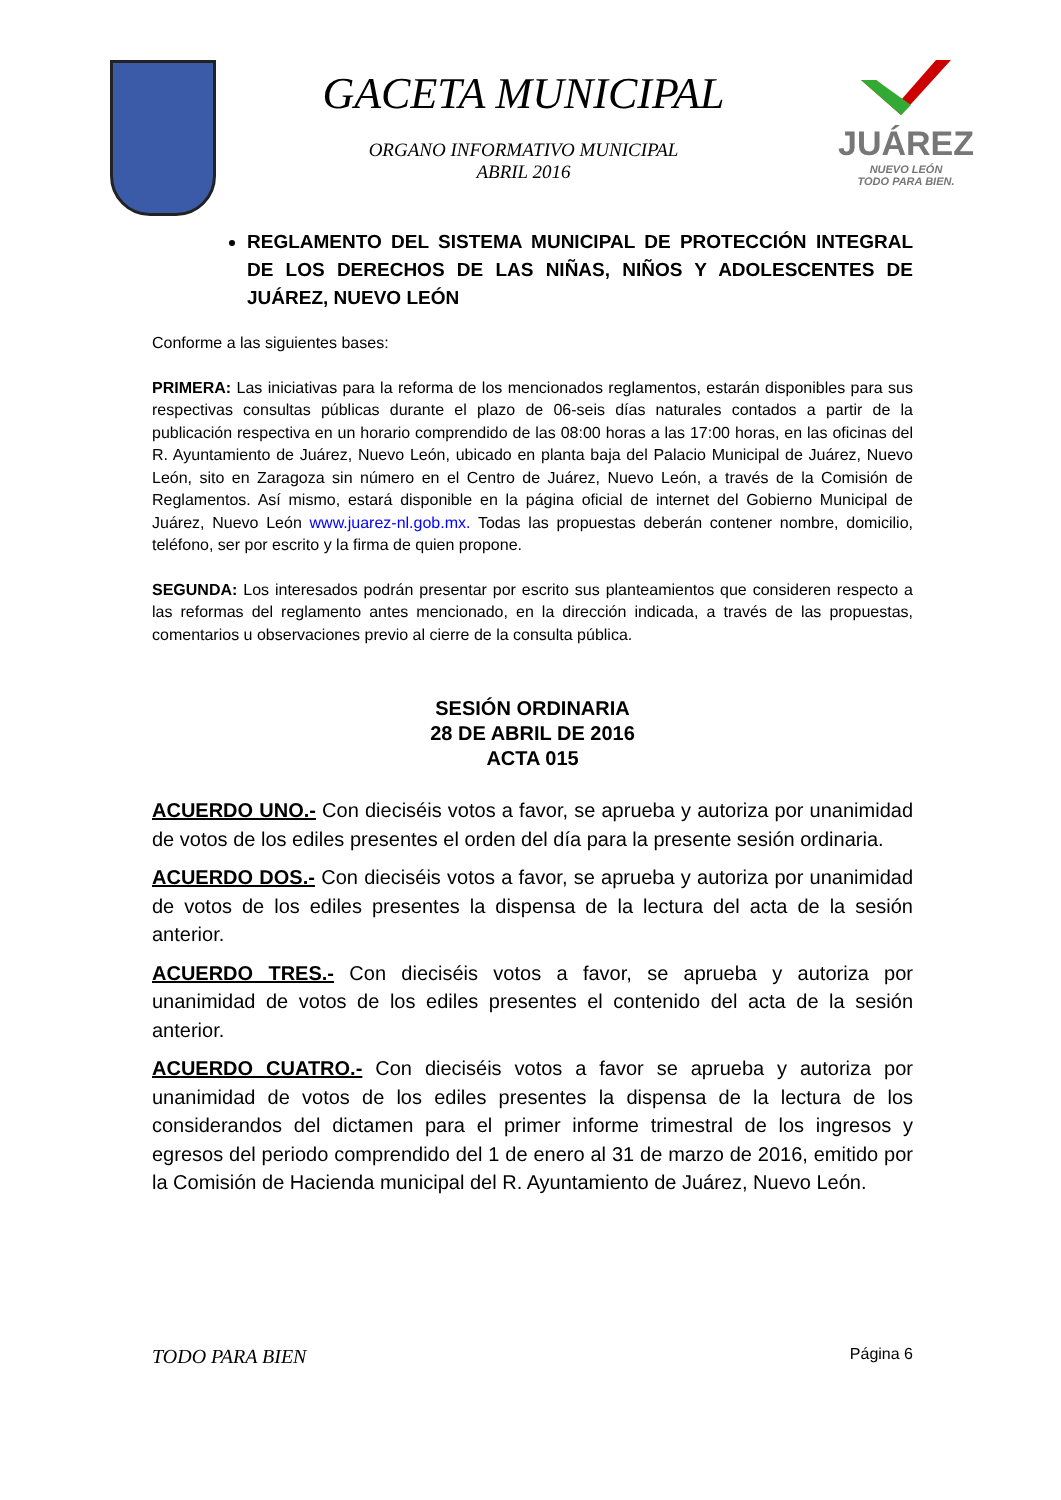GACETA MUNICIPAL
ORGANO INFORMATIVO MUNICIPAL
ABRIL 2016
JUÁREZ
NUEVO LEÓN
TODO PARA BIEN.
REGLAMENTO DEL SISTEMA MUNICIPAL DE PROTECCIÓN INTEGRAL DE LOS DERECHOS DE LAS NIÑAS, NIÑOS Y ADOLESCENTES DE JUÁREZ, NUEVO LEÓN
Conforme a las siguientes bases:
PRIMERA: Las iniciativas para la reforma de los mencionados reglamentos, estarán disponibles para sus respectivas consultas públicas durante el plazo de 06-seis días naturales contados a partir de la publicación respectiva en un horario comprendido de las 08:00 horas a las 17:00 horas, en las oficinas del R. Ayuntamiento de Juárez, Nuevo León, ubicado en planta baja del Palacio Municipal de Juárez, Nuevo León, sito en Zaragoza sin número en el Centro de Juárez, Nuevo León, a través de la Comisión de Reglamentos. Así mismo, estará disponible en la página oficial de internet del Gobierno Municipal de Juárez, Nuevo León www.juarez-nl.gob.mx. Todas las propuestas deberán contener nombre, domicilio, teléfono, ser por escrito y la firma de quien propone.
SEGUNDA: Los interesados podrán presentar por escrito sus planteamientos que consideren respecto a las reformas del reglamento antes mencionado, en la dirección indicada, a través de las propuestas, comentarios u observaciones previo al cierre de la consulta pública.
SESIÓN ORDINARIA
28 DE ABRIL DE 2016
ACTA 015
ACUERDO UNO.- Con dieciséis votos a favor, se aprueba y autoriza por unanimidad de votos de los ediles presentes el orden del día para la presente sesión ordinaria.
ACUERDO DOS.- Con dieciséis votos a favor, se aprueba y autoriza por unanimidad de votos de los ediles presentes la dispensa de la lectura del acta de la sesión anterior.
ACUERDO TRES.- Con dieciséis votos a favor, se aprueba y autoriza por unanimidad de votos de los ediles presentes el contenido del acta de la sesión anterior.
ACUERDO CUATRO.- Con dieciséis votos a favor se aprueba y autoriza por unanimidad de votos de los ediles presentes la dispensa de la lectura de los considerandos del dictamen para el primer informe trimestral de los ingresos y egresos del periodo comprendido del 1 de enero al 31 de marzo de 2016, emitido por la Comisión de Hacienda municipal del R. Ayuntamiento de Juárez, Nuevo León.
TODO PARA BIEN Página 6